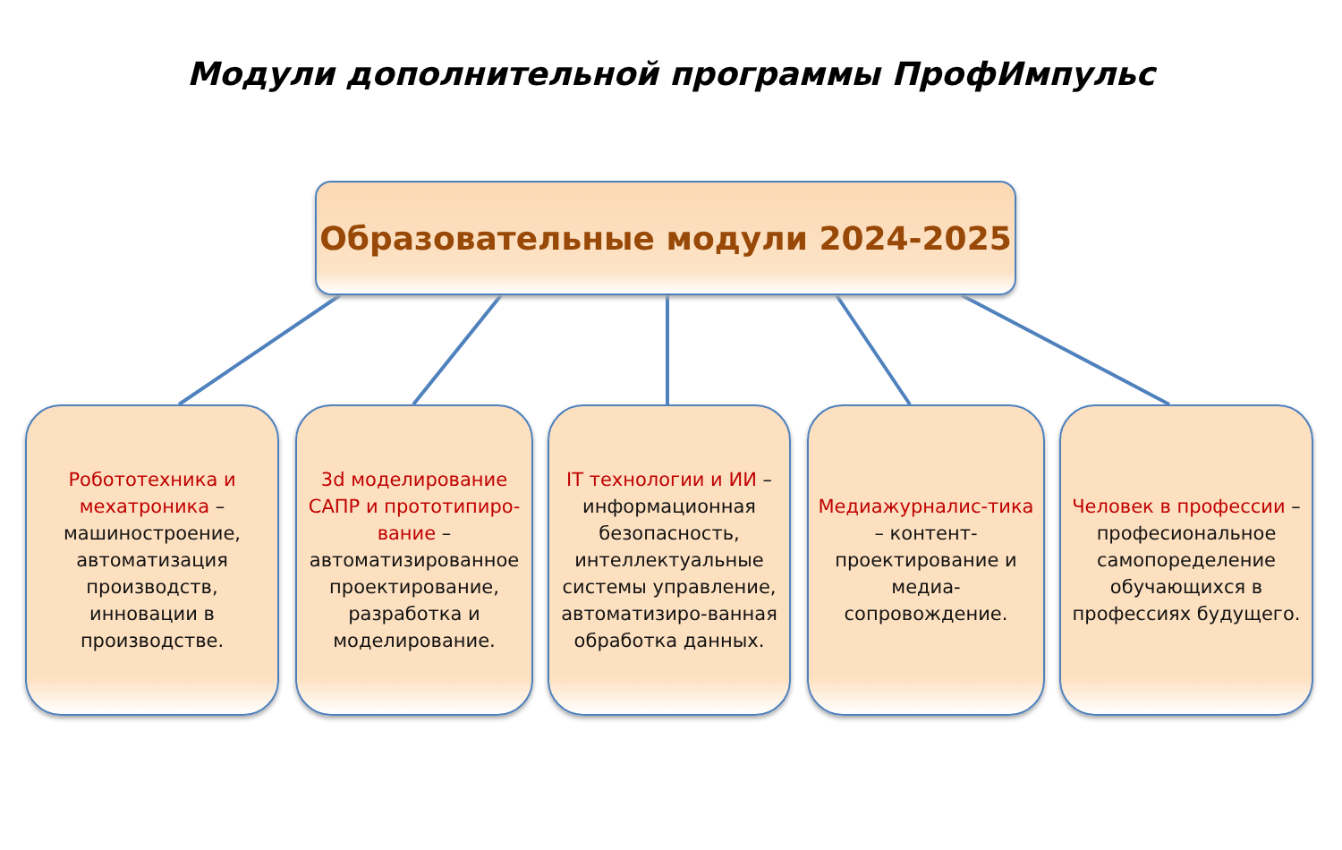Модули дополнительной программы ПрофИмпульс
Образовательные модули 2024-2025
Робототехника и мехатроника – машиностроение, автоматизация производств, инновации в производстве.
3d моделирование САПР и прототипиро-вание – автоматизированное проектирование, разработка и моделирование.
IT технологии и ИИ – информационная безопасность, интеллектуальные системы управление, автоматизиро-ванная обработка данных.
Медиажурналис-тика – контент-проектирование и медиа-сопровождение.
Человек в профессии – професиональное самопоределение обучающихся в профессиях будущего.